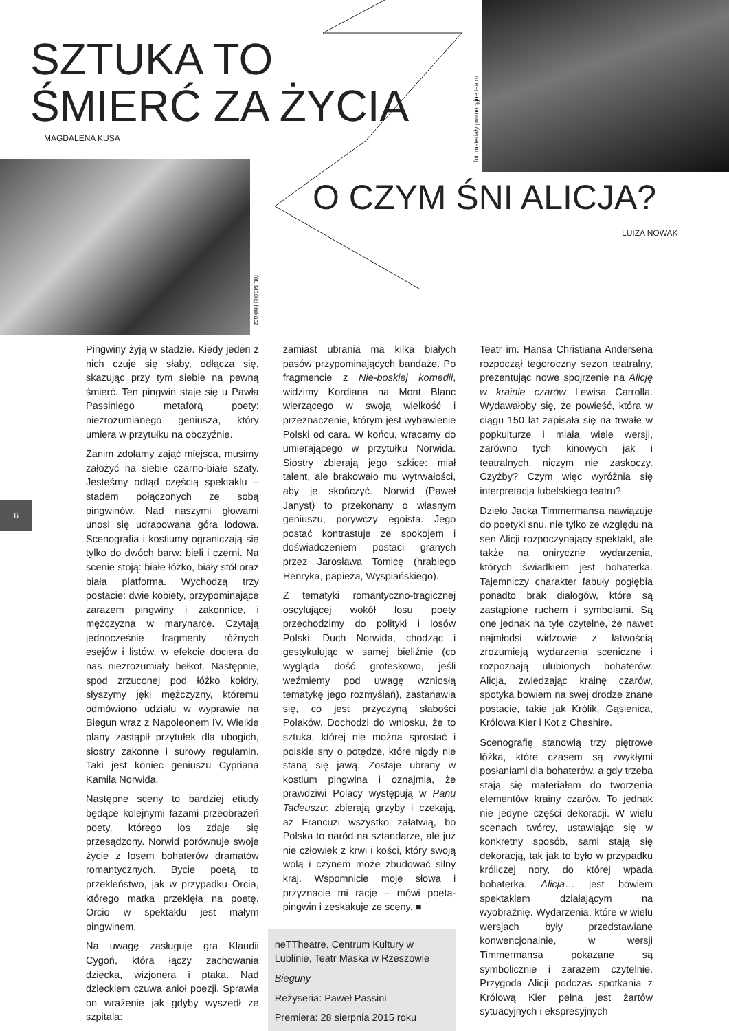SZTUKA TO
ŚMIERĆ ZA ŻYCIA
MAGDALENA KUSA
fot. Maciej Rukasz
fot. materiały promocyjne teatru
O CZYM ŚNI ALICJA?
LUIZA NOWAK
6
Pingwiny żyją w stadzie. Kiedy jeden z nich czuje się słaby, odłącza się, skazując przy tym siebie na pewną śmierć. Ten pingwin staje się u Pawła Passiniego metaforą poety: niezrozumianego geniusza, który umiera w przytułku na obczyźnie.
Zanim zdołamy zająć miejsca, musimy założyć na siebie czarno-białe szaty. Jesteśmy odtąd częścią spektaklu – stadem połączonych ze sobą pingwinów. Nad naszymi głowami unosi się udrapowana góra lodowa. Scenografia i kostiumy ograniczają się tylko do dwóch barw: bieli i czerni. Na scenie stoją: białe łóżko, biały stół oraz biała platforma. Wychodzą trzy postacie: dwie kobiety, przypominające zarazem pingwiny i zakonnice, i mężczyzna w marynarce. Czytają jednocześnie fragmenty różnych esejów i listów, w efekcie dociera do nas niezrozumiały bełkot. Następnie, spod zrzuconej pod łóżko kołdry, słyszymy jęki mężczyzny, któremu odmówiono udziału w wyprawie na Biegun wraz z Napoleonem IV. Wielkie plany zastąpił przytułek dla ubogich, siostry zakonne i surowy regulamin. Taki jest koniec geniuszu Cypriana Kamila Norwida.
Następne sceny to bardziej etiudy będące kolejnymi fazami przeobrażeń poety, którego los zdaje się przesądzony. Norwid porównuje swoje życie z losem bohaterów dramatów romantycznych. Bycie poetą to przekleństwo, jak w przypadku Orcia, którego matka przeklęła na poetę. Orcio w spektaklu jest małym pingwinem.
Na uwagę zasługuje gra Klaudii Cygoń, która łączy zachowania dziecka, wizjonera i ptaka. Nad dzieckiem czuwa anioł poezji. Sprawia on wrażenie jak gdyby wyszedł ze szpitala:
zamiast ubrania ma kilka białych pasów przypominających bandaże. Po fragmencie z Nie-boskiej komedii, widzimy Kordiana na Mont Blanc wierzącego w swoją wielkość i przeznaczenie, którym jest wybawienie Polski od cara. W końcu, wracamy do umierającego w przytułku Norwida. Siostry zbierają jego szkice: miał talent, ale brakowało mu wytrwałości, aby je skończyć. Norwid (Paweł Janyst) to przekonany o własnym geniuszu, porywczy egoista. Jego postać kontrastuje ze spokojem i doświadczeniem postaci granych przez Jarosława Tomicę (hrabiego Henryka, papieża, Wyspiańskiego).
Z tematyki romantyczno-tragicznej oscylującej wokół losu poety przechodzimy do polityki i losów Polski. Duch Norwida, chodząc i gestykulując w samej bieliźnie (co wygląda dość groteskowo, jeśli weźmiemy pod uwagę wzniosłą tematykę jego rozmyślań), zastanawia się, co jest przyczyną słabości Polaków. Dochodzi do wniosku, że to sztuka, której nie można sprostać i polskie sny o potędze, które nigdy nie staną się jawą. Zostaje ubrany w kostium pingwina i oznajmia, że prawdziwi Polacy występują w Panu Tadeuszu: zbierają grzyby i czekają, aż Francuzi wszystko załatwią, bo Polska to naród na sztandarze, ale już nie człowiek z krwi i kości, który swoją wolą i czynem może zbudować silny kraj. Wspomnicie moje słowa i przyznacie mi rację – mówi poeta-pingwin i zeskakuje ze sceny. ■
neTTheatre, Centrum Kultury w Lublinie, Teatr Maska w Rzeszowie
Bieguny
Reżyseria: Paweł Passini
Premiera: 28 sierpnia 2015 roku
Teatr im. Hansa Christiana Andersena rozpoczął tegoroczny sezon teatralny, prezentując nowe spojrzenie na Alicję w krainie czarów Lewisa Carrolla. Wydawałoby się, że powieść, która w ciągu 150 lat zapisała się na trwałe w popkulturze i miała wiele wersji, zarówno tych kinowych jak i teatralnych, niczym nie zaskoczy. Czyżby? Czym więc wyróżnia się interpretacja lubelskiego teatru?
Dzieło Jacka Timmermansa nawiązuje do poetyki snu, nie tylko ze względu na sen Alicji rozpoczynający spektakl, ale także na oniryczne wydarzenia, których świadkiem jest bohaterka. Tajemniczy charakter fabuły pogłębia ponadto brak dialogów, które są zastąpione ruchem i symbolami. Są one jednak na tyle czytelne, że nawet najmłodsi widzowie z łatwością zrozumieją wydarzenia sceniczne i rozpoznają ulubionych bohaterów. Alicja, zwiedzając krainę czarów, spotyka bowiem na swej drodze znane postacie, takie jak Królik, Gąsienica, Królowa Kier i Kot z Cheshire.
Scenografię stanowią trzy piętrowe łóżka, które czasem są zwykłymi posłaniami dla bohaterów, a gdy trzeba stają się materiałem do tworzenia elementów krainy czarów. To jednak nie jedyne części dekoracji. W wielu scenach twórcy, ustawiając się w konkretny sposób, sami stają się dekoracją, tak jak to było w przypadku króliczej nory, do której wpada bohaterka. Alicja… jest bowiem spektaklem działającym na wyobraźnię. Wydarzenia, które w wielu wersjach były przedstawiane konwencjonalnie, w wersji Timmermansa pokazane są symbolicznie i zarazem czytelnie. Przygoda Alicji podczas spotkania z Królową Kier pełna jest żartów sytuacyjnych i ekspresyjnych